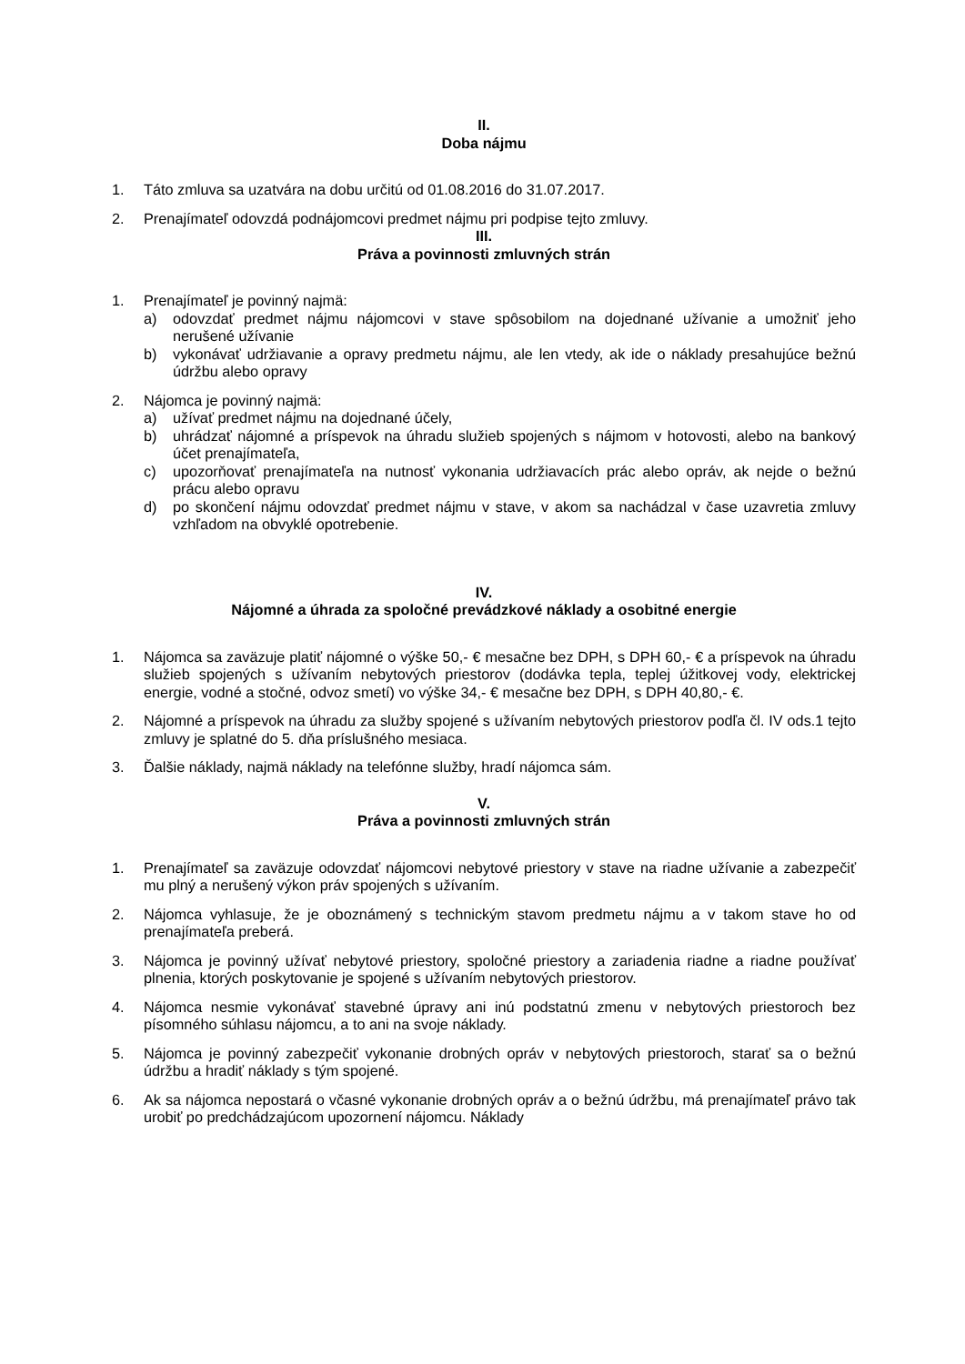II.
Doba nájmu
1. Táto zmluva sa uzatvára na dobu určitú od 01.08.2016 do 31.07.2017.
2. Prenajímateľ odovzdá podnájomcovi predmet nájmu pri podpise tejto zmluvy.
III.
Práva a povinnosti zmluvných strán
1. Prenajímateľ je povinný najmä:
a) odovzdať predmet nájmu nájomcovi v stave spôsobilom na dojednané užívanie a umožniť jeho nerušené užívanie
b) vykonávať udržiavanie a opravy predmetu nájmu, ale len vtedy, ak ide o náklady presahujúce bežnú údržbu alebo opravy
2. Nájomca je povinný najmä:
a) užívať predmet nájmu na dojednané účely,
b) uhrádzať nájomné a príspevok na úhradu služieb spojených s nájmom v hotovosti, alebo na bankový účet prenajímateľa,
c) upozorňovať prenajímateľa na nutnosť vykonania udržiavacích prác alebo opráv, ak nejde o bežnú prácu alebo opravu
d) po skončení nájmu odovzdať predmet nájmu v stave, v akom sa nachádzal v čase uzavretia zmluvy vzhľadom na obvyklé opotrebenie.
IV.
Nájomné a úhrada za spoločné prevádzkové náklady a osobitné energie
1. Nájomca sa zaväzuje platiť nájomné o výške 50,- € mesačne bez DPH, s DPH 60,- € a príspevok na úhradu služieb spojených s užívaním nebytových priestorov (dodávka tepla, teplej úžitkovej vody, elektrickej energie, vodné a stočné, odvoz smetí) vo výške 34,- € mesačne bez DPH, s DPH 40,80,- €.
2. Nájomné a príspevok na úhradu za služby spojené s užívaním nebytových priestorov podľa čl. IV ods.1 tejto zmluvy je splatné do 5. dňa príslušného mesiaca.
3. Ďalšie náklady, najmä náklady na telefónne služby, hradí nájomca sám.
V.
Práva a povinnosti zmluvných strán
1. Prenajímateľ sa zaväzuje odovzdať nájomcovi nebytové priestory v stave na riadne užívanie a zabezpečiť mu plný a nerušený výkon práv spojených s užívaním.
2. Nájomca vyhlasuje, že je oboznámený s technickým stavom predmetu nájmu a v takom stave ho od prenajímateľa preberá.
3. Nájomca je povinný užívať nebytové priestory, spoločné priestory a zariadenia riadne a riadne používať plnenia, ktorých poskytovanie je spojené s užívaním nebytových priestorov.
4. Nájomca nesmie vykonávať stavebné úpravy ani inú podstatnú zmenu v nebytových priestoroch bez písomného súhlasu nájomcu, a to ani na svoje náklady.
5. Nájomca je povinný zabezpečiť vykonanie drobných opráv v nebytových priestoroch, starať sa o bežnú údržbu a hradiť náklady s tým spojené.
6. Ak sa nájomca nepostará o včasné vykonanie drobných opráv a o bežnú údržbu, má prenajímateľ právo tak urobiť po predchádzajúcom upozornení nájomcu. Náklady